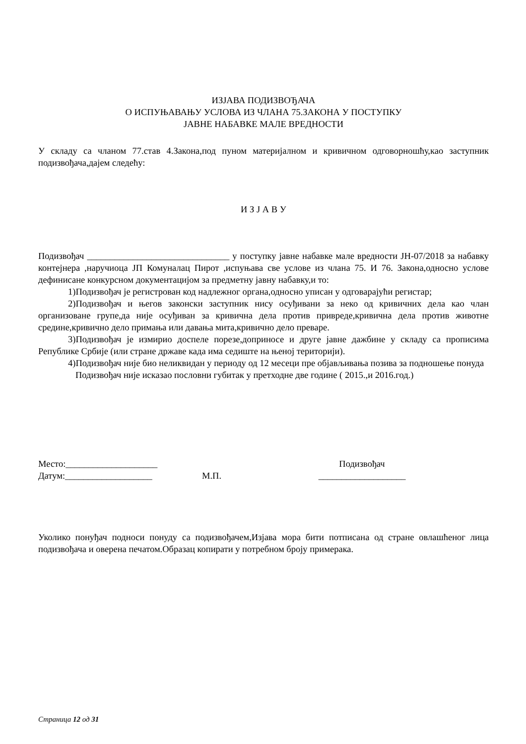ИЗЈАВА ПОДИЗВОЂАЧА
О ИСПУЊАВАЊУ УСЛОВА ИЗ ЧЛАНА 75.ЗАКОНА У ПОСТУПКУ
ЈАВНЕ НАБАВКЕ МАЛЕ ВРЕДНОСТИ
У складу са чланом 77.став 4.Закона,под пуном материјалном и кривичном одговорношћу,као заступник подизвођача,дајем следећу:
И З Ј А В У
Подизвођач _______________________________ у поступку јавне набавке мале вредности ЈН-07/2018 за набавку контејнера ,наручиоца ЈП Комуналац Пирот ,испуњава све услове из члана 75. И 76. Закона,односно услове дефинисане конкурсном документацијом за предметну јавну набавку,и то:
1)Подизвођач је регистрован код надлежног органа,односно уписан у одговарајући регистар;
2)Подизвођач и његов законски заступник нису осуђивани за неко од кривичних дела као члан организоване групе,да није осуђиван за кривична дела против привреде,кривична дела против животне средине,кривично дело примања или давања мита,кривично дело преваре.
3)Подизвођач је измирио доспеле порезе,доприносе и друге јавне дажбине у складу са прописима Републике Србије (или стране државе када има седиште на њеној територији).
4)Подизвођач није био неликвидан у периоду од 12 месеци пре објављивања позива за подношење понуда
Подизвођач није исказао пословни губитак у претходне две године ( 2015.,и 2016.год.)
Место:____________________
Датум:___________________
М.П. Подизвођач
___________________
Уколико понуђач подноси понуду са подизвођачем,Изјава мора бити потписана од стране овлашћеног лица подизвођача и оверена печатом.Образац копирати у потребном броју примерака.
Страница 12 од 31